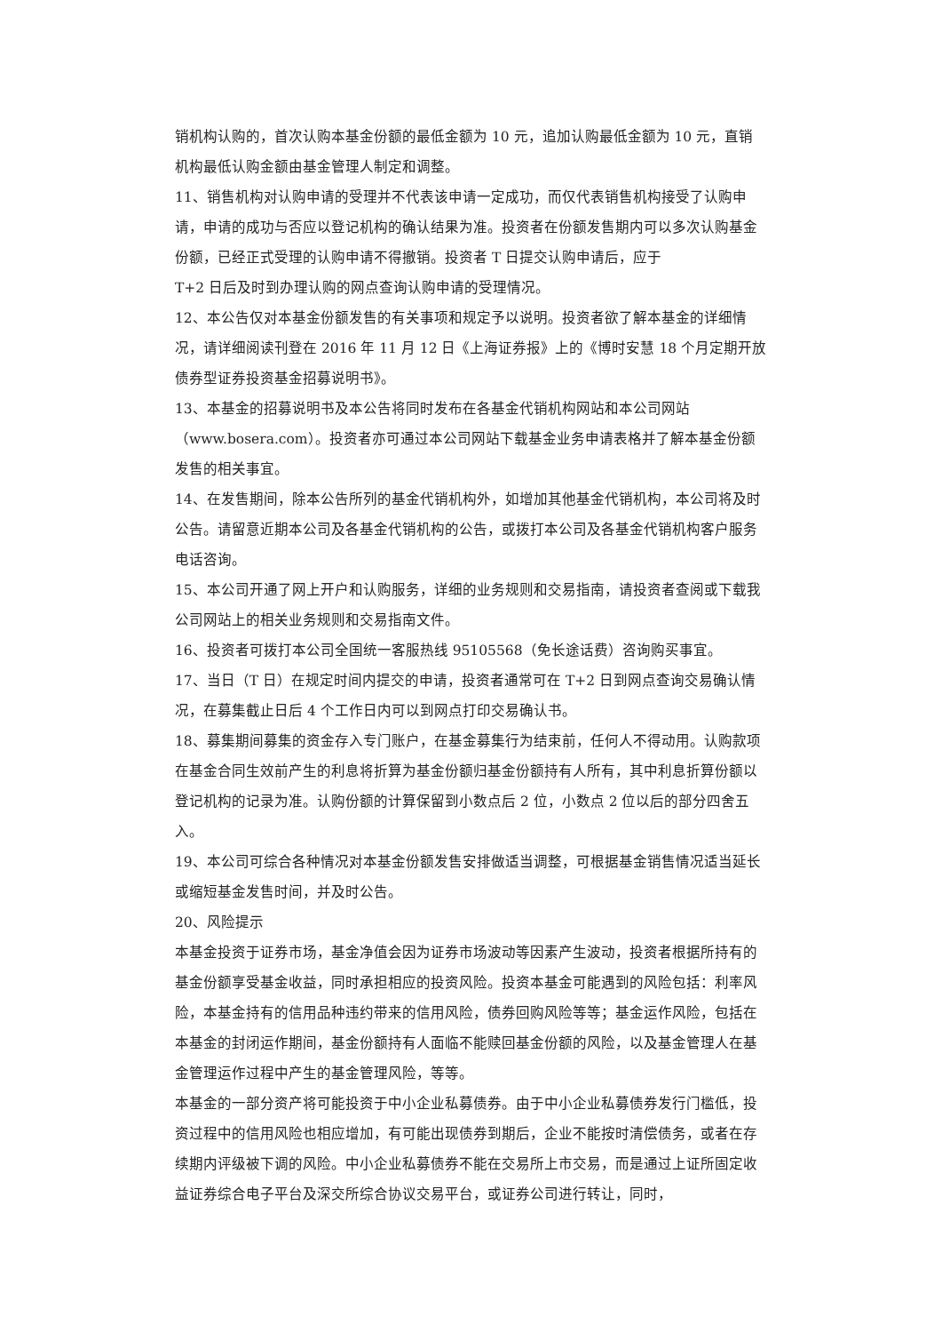销机构认购的，首次认购本基金份额的最低金额为 10 元，追加认购最低金额为 10 元，直销机构最低认购金额由基金管理人制定和调整。
11、销售机构对认购申请的受理并不代表该申请一定成功，而仅代表销售机构接受了认购申请，申请的成功与否应以登记机构的确认结果为准。投资者在份额发售期内可以多次认购基金份额，已经正式受理的认购申请不得撤销。投资者 T 日提交认购申请后，应于
T+2 日后及时到办理认购的网点查询认购申请的受理情况。
12、本公告仅对本基金份额发售的有关事项和规定予以说明。投资者欲了解本基金的详细情况，请详细阅读刊登在 2016 年 11 月 12 日《上海证券报》上的《博时安慧 18 个月定期开放债券型证券投资基金招募说明书》。
13、本基金的招募说明书及本公告将同时发布在各基金代销机构网站和本公司网站
（www.bosera.com）。投资者亦可通过本公司网站下载基金业务申请表格并了解本基金份额发售的相关事宜。
14、在发售期间，除本公告所列的基金代销机构外，如增加其他基金代销机构，本公司将及时公告。请留意近期本公司及各基金代销机构的公告，或拨打本公司及各基金代销机构客户服务电话咨询。
15、本公司开通了网上开户和认购服务，详细的业务规则和交易指南，请投资者查阅或下载我公司网站上的相关业务规则和交易指南文件。
16、投资者可拨打本公司全国统一客服热线 95105568（免长途话费）咨询购买事宜。
17、当日（T 日）在规定时间内提交的申请，投资者通常可在 T+2 日到网点查询交易确认情况，在募集截止日后 4 个工作日内可以到网点打印交易确认书。
18、募集期间募集的资金存入专门账户，在基金募集行为结束前，任何人不得动用。认购款项在基金合同生效前产生的利息将折算为基金份额归基金份额持有人所有，其中利息折算份额以登记机构的记录为准。认购份额的计算保留到小数点后 2 位，小数点 2 位以后的部分四舍五入。
19、本公司可综合各种情况对本基金份额发售安排做适当调整，可根据基金销售情况适当延长或缩短基金发售时间，并及时公告。
20、风险提示
本基金投资于证券市场，基金净值会因为证券市场波动等因素产生波动，投资者根据所持有的基金份额享受基金收益，同时承担相应的投资风险。投资本基金可能遇到的风险包括：利率风险，本基金持有的信用品种违约带来的信用风险，债券回购风险等等；基金运作风险，包括在本基金的封闭运作期间，基金份额持有人面临不能赎回基金份额的风险，以及基金管理人在基金管理运作过程中产生的基金管理风险，等等。
本基金的一部分资产将可能投资于中小企业私募债券。由于中小企业私募债券发行门槛低，投资过程中的信用风险也相应增加，有可能出现债券到期后，企业不能按时清偿债务，或者在存续期内评级被下调的风险。中小企业私募债券不能在交易所上市交易，而是通过上证所固定收益证券综合电子平台及深交所综合协议交易平台，或证券公司进行转让，同时，